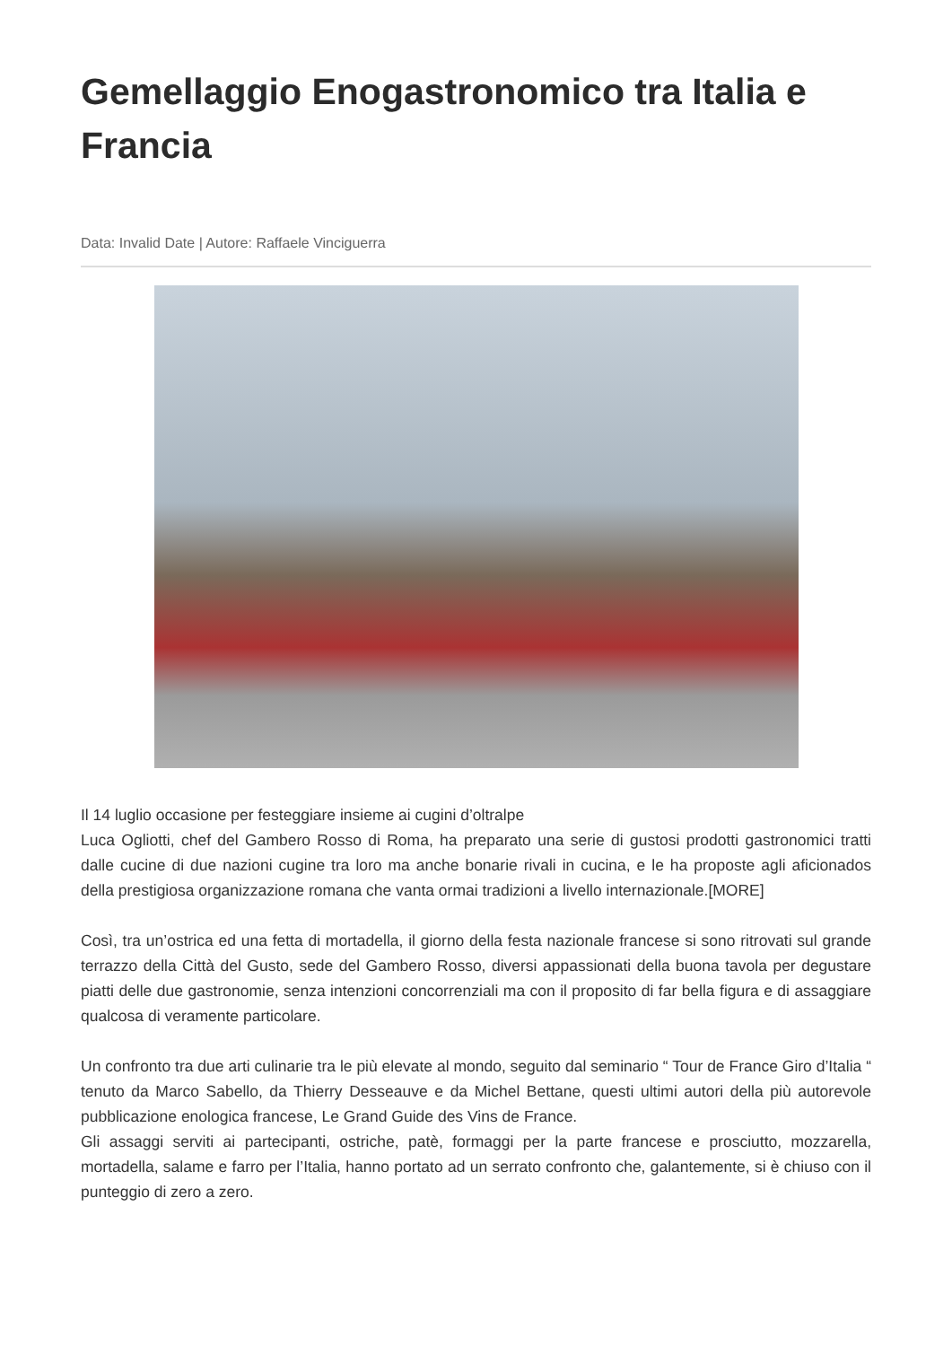Gemellaggio Enogastronomico tra Italia e Francia
Data: Invalid Date | Autore: Raffaele Vinciguerra
Il 14 luglio occasione per festeggiare insieme ai cugini d’oltralpe
Luca Ogliotti, chef del Gambero Rosso di Roma, ha preparato una serie di gustosi prodotti gastronomici tratti dalle cucine di due nazioni cugine tra loro ma anche bonarie rivali in cucina, e le ha proposte agli aficionados della prestigiosa organizzazione romana che vanta ormai tradizioni a livello internazionale.[MORE]
Così, tra un’ostrica ed una fetta di mortadella, il giorno della festa nazionale francese si sono ritrovati sul grande terrazzo della Città del Gusto, sede del Gambero Rosso, diversi appassionati della buona tavola per degustare piatti delle due gastronomie, senza intenzioni concorrenziali ma con il proposito di far bella figura e di assaggiare qualcosa di veramente particolare.
Un confronto tra due arti culinarie tra le più elevate al mondo, seguito dal seminario “ Tour de France Giro d’Italia “ tenuto da Marco Sabello, da Thierry Desseauve e da Michel Bettane, questi ultimi autori della più autorevole pubblicazione enologica francese, Le Grand Guide des Vins de France.
Gli assaggi serviti ai partecipanti, ostriche, patè, formaggi per la parte francese e prosciutto, mozzarella, mortadella, salame e farro per l’Italia, hanno portato ad un serrato confronto che, galantemente, si è chiuso con il punteggio di zero a zero.